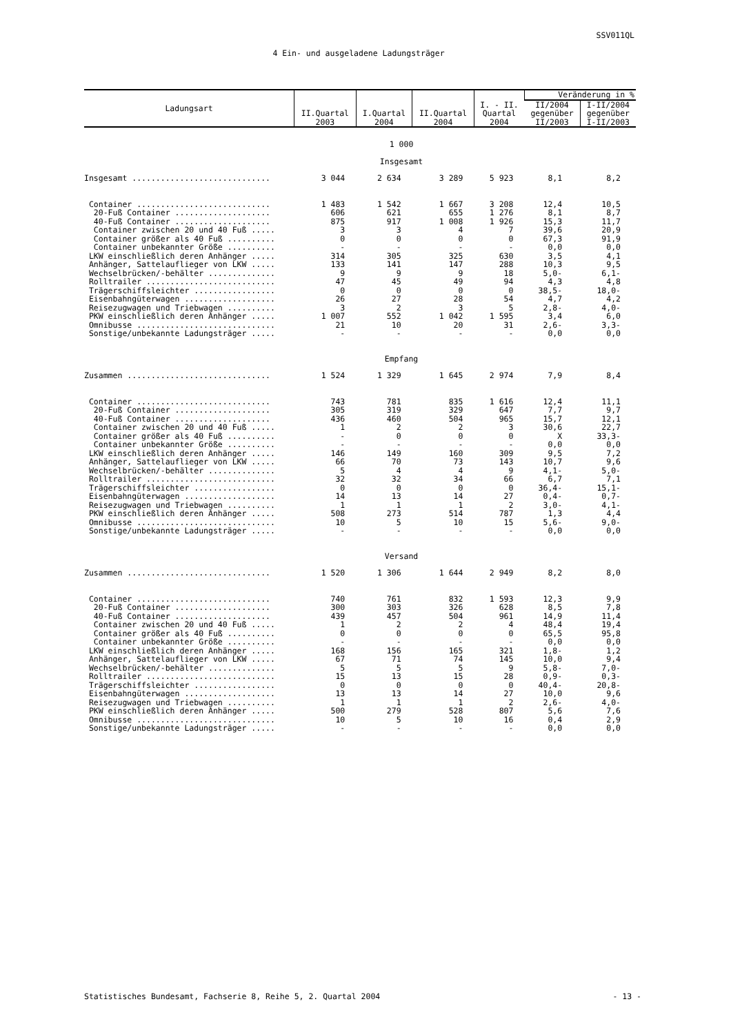SSV011QL
4 Ein- und ausgeladene Ladungsträger
| Ladungsart | II.Quartal 2003 | I.Quartal 2004 | II.Quartal 2004 | I. - II. Quartal 2004 | Veränderung in % | |
| --- | --- | --- | --- | --- | --- | --- |
| | | | | | II/2004 gegenüber II/2003 | I-II/2004 gegenüber I-II/2003 |
| 1 000 | | | | | | |
| Insgesamt | | | | | | |
| Insgesamt ............................. | 3 044 | 2 634 | 3 289 | 5 923 | 8,1 | 8,2 |
| Container ............................ | 1 483 | 1 542 | 1 667 | 3 208 | 12,4 | 10,5 |
| 20-Fuß Container .................... | 606 | 621 | 655 | 1 276 | 8,1 | 8,7 |
| 40-Fuß Container .................... | 875 | 917 | 1 008 | 1 926 | 15,3 | 11,7 |
| Container zwischen 20 und 40 Fuß ..... | 3 | 3 | 4 | 7 | 39,6 | 20,9 |
| Container größer als 40 Fuß .......... | 0 | 0 | 0 | 0 | 67,3 | 91,9 |
| Container unbekannter Größe .......... | - | - | - | - | 0,0 | 0,0 |
| LKW einschließlich deren Anhänger ..... | 314 | 305 | 325 | 630 | 3,5 | 4,1 |
| Anhänger, Sattelauflieger von LKW ..... | 133 | 141 | 147 | 288 | 10,3 | 9,5 |
| Wechselbrücken/-behälter .............. | 9 | 9 | 9 | 18 | 5,0- | 6,1- |
| Rolltrailer ........................... | 47 | 45 | 49 | 94 | 4,3 | 4,8 |
| Trägerschiffsleichter ................. | 0 | 0 | 0 | 0 | 38,5- | 18,0- |
| Eisenbahngüterwagen ................... | 26 | 27 | 28 | 54 | 4,7 | 4,2 |
| Reisezugwagen und Triebwagen .......... | 3 | 2 | 3 | 5 | 2,8- | 4,0- |
| PKW einschließlich deren Anhänger ..... | 1 007 | 552 | 1 042 | 1 595 | 3,4 | 6,0 |
| Omnibusse ............................. | 21 | 10 | 20 | 31 | 2,6- | 3,3- |
| Sonstige/unbekannte Ladungsträger ..... | - | - | - | - | 0,0 | 0,0 |
| Empfang | | | | | | |
| Zusammen .............................. | 1 524 | 1 329 | 1 645 | 2 974 | 7,9 | 8,4 |
| Container ............................ | 743 | 781 | 835 | 1 616 | 12,4 | 11,1 |
| 20-Fuß Container .................... | 305 | 319 | 329 | 647 | 7,7 | 9,7 |
| 40-Fuß Container .................... | 436 | 460 | 504 | 965 | 15,7 | 12,1 |
| Container zwischen 20 und 40 Fuß ..... | 1 | 2 | 2 | 3 | 30,6 | 22,7 |
| Container größer als 40 Fuß .......... | - | 0 | 0 | 0 | X | 33,3- |
| Container unbekannter Größe .......... | - | - | - | - | 0,0 | 0,0 |
| LKW einschließlich deren Anhänger ..... | 146 | 149 | 160 | 309 | 9,5 | 7,2 |
| Anhänger, Sattelauflieger von LKW ..... | 66 | 70 | 73 | 143 | 10,7 | 9,6 |
| Wechselbrücken/-behälter .............. | 5 | 4 | 4 | 9 | 4,1- | 5,0- |
| Rolltrailer ........................... | 32 | 32 | 34 | 66 | 6,7 | 7,1 |
| Trägerschiffsleichter ................. | 0 | 0 | 0 | 0 | 36,4- | 15,1- |
| Eisenbahngüterwagen ................... | 14 | 13 | 14 | 27 | 0,4- | 0,7- |
| Reisezugwagen und Triebwagen .......... | 1 | 1 | 1 | 2 | 3,0- | 4,1- |
| PKW einschließlich deren Anhänger ..... | 508 | 273 | 514 | 787 | 1,3 | 4,4 |
| Omnibusse ............................. | 10 | 5 | 10 | 15 | 5,6- | 9,0- |
| Sonstige/unbekannte Ladungsträger ..... | - | - | - | - | 0,0 | 0,0 |
| Versand | | | | | | |
| Zusammen .............................. | 1 520 | 1 306 | 1 644 | 2 949 | 8,2 | 8,0 |
| Container ............................ | 740 | 761 | 832 | 1 593 | 12,3 | 9,9 |
| 20-Fuß Container .................... | 300 | 303 | 326 | 628 | 8,5 | 7,8 |
| 40-Fuß Container .................... | 439 | 457 | 504 | 961 | 14,9 | 11,4 |
| Container zwischen 20 und 40 Fuß ..... | 1 | 2 | 2 | 4 | 48,4 | 19,4 |
| Container größer als 40 Fuß .......... | 0 | 0 | 0 | 0 | 65,5 | 95,8 |
| Container unbekannter Größe .......... | - | - | - | - | 0,0 | 0,0 |
| LKW einschließlich deren Anhänger ..... | 168 | 156 | 165 | 321 | 1,8- | 1,2 |
| Anhänger, Sattelauflieger von LKW ..... | 67 | 71 | 74 | 145 | 10,0 | 9,4 |
| Wechselbrücken/-behälter .............. | 5 | 5 | 5 | 9 | 5,8- | 7,0- |
| Rolltrailer ........................... | 15 | 13 | 15 | 28 | 0,9- | 0,3- |
| Trägerschiffsleichter ................. | 0 | 0 | 0 | 0 | 40,4- | 20,8- |
| Eisenbahngüterwagen ................... | 13 | 13 | 14 | 27 | 10,0 | 9,6 |
| Reisezugwagen und Triebwagen .......... | 1 | 1 | 1 | 2 | 2,6- | 4,0- |
| PKW einschließlich deren Anhänger ..... | 500 | 279 | 528 | 807 | 5,6 | 7,6 |
| Omnibusse ............................. | 10 | 5 | 10 | 16 | 0,4 | 2,9 |
| Sonstige/unbekannte Ladungsträger ..... | - | - | - | - | 0,0 | 0,0 |
Statistisches Bundesamt, Fachserie 8, Reihe 5, 2. Quartal 2004 - 13 -